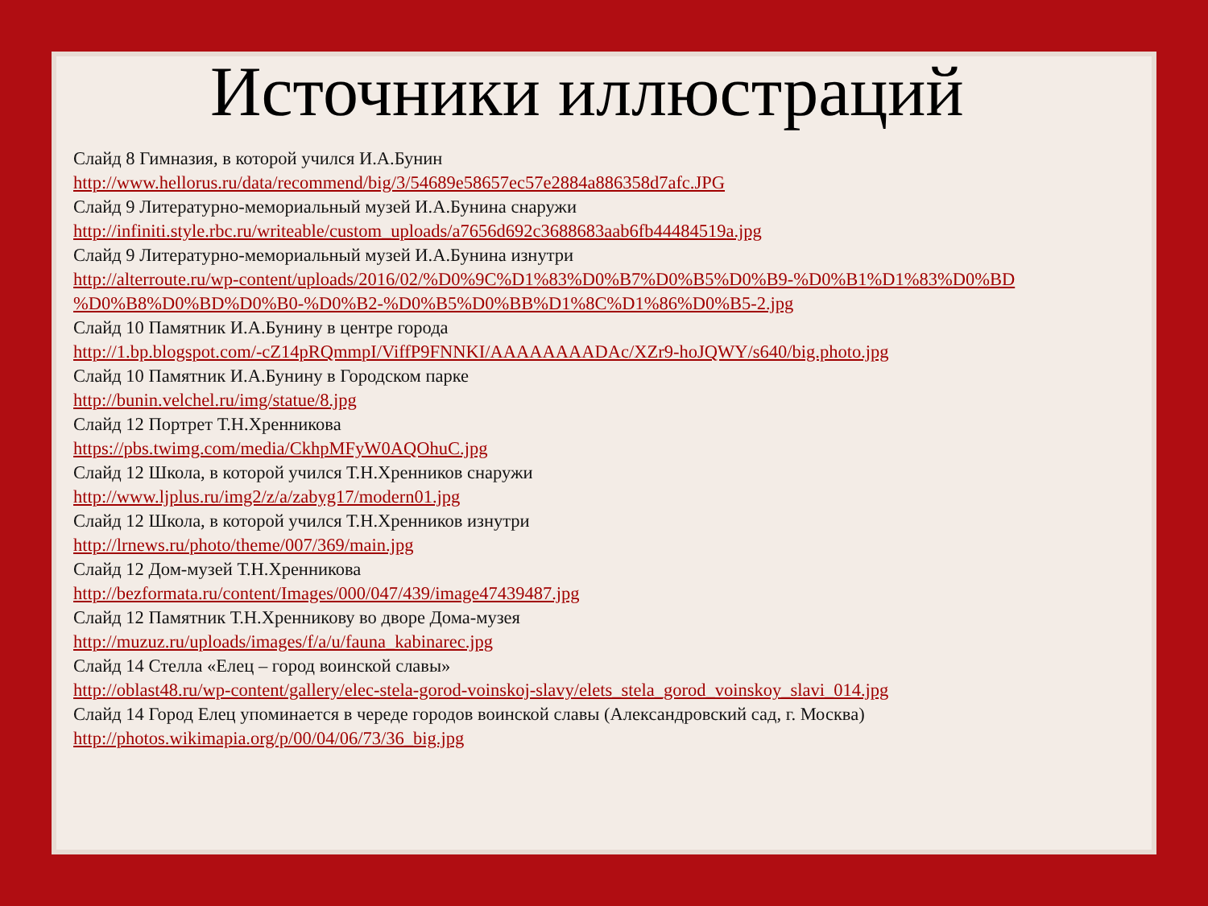Источники иллюстраций
Слайд 8 Гимназия, в которой учился И.А.Бунин
http://www.hellorus.ru/data/recommend/big/3/54689e58657ec57e2884a886358d7afc.JPG
Слайд 9 Литературно-мемориальный музей И.А.Бунина снаружи
http://infiniti.style.rbc.ru/writeable/custom_uploads/a7656d692c3688683aab6fb44484519a.jpg
Слайд 9 Литературно-мемориальный музей И.А.Бунина изнутри
http://alterroute.ru/wp-content/uploads/2016/02/%D0%9C%D1%83%D0%B7%D0%B5%D0%B9-%D0%B1%D1%83%D0%BD
%D0%B8%D0%BD%D0%B0-%D0%B2-%D0%B5%D0%BB%D1%8C%D1%86%D0%B5-2.jpg
Слайд 10 Памятник И.А.Бунину в центре города
http://1.bp.blogspot.com/-cZ14pRQmmpI/ViffP9FNNKI/AAAAAAAADAc/XZr9-hoJQWY/s640/big.photo.jpg
Слайд 10 Памятник И.А.Бунину в Городском парке
http://bunin.velchel.ru/img/statue/8.jpg
Слайд 12 Портрет Т.Н.Хренникова
https://pbs.twimg.com/media/CkhpMFyW0AQOhuC.jpg
Слайд 12 Школа, в которой учился Т.Н.Хренников снаружи
http://www.ljplus.ru/img2/z/a/zabyg17/modern01.jpg
Слайд 12 Школа, в которой учился Т.Н.Хренников изнутри
http://lrnews.ru/photo/theme/007/369/main.jpg
Слайд 12 Дом-музей Т.Н.Хренникова
http://bezformata.ru/content/Images/000/047/439/image47439487.jpg
Слайд 12 Памятник Т.Н.Хренникову во дворе Дома-музея
http://muzuz.ru/uploads/images/f/a/u/fauna_kabinarec.jpg
Слайд 14 Стелла «Елец – город воинской славы»
http://oblast48.ru/wp-content/gallery/elec-stela-gorod-voinskoj-slavy/elets_stela_gorod_voinskoy_slavi_014.jpg
Слайд 14 Город Елец упоминается в череде городов воинской славы (Александровский сад, г. Москва)
http://photos.wikimapia.org/p/00/04/06/73/36_big.jpg